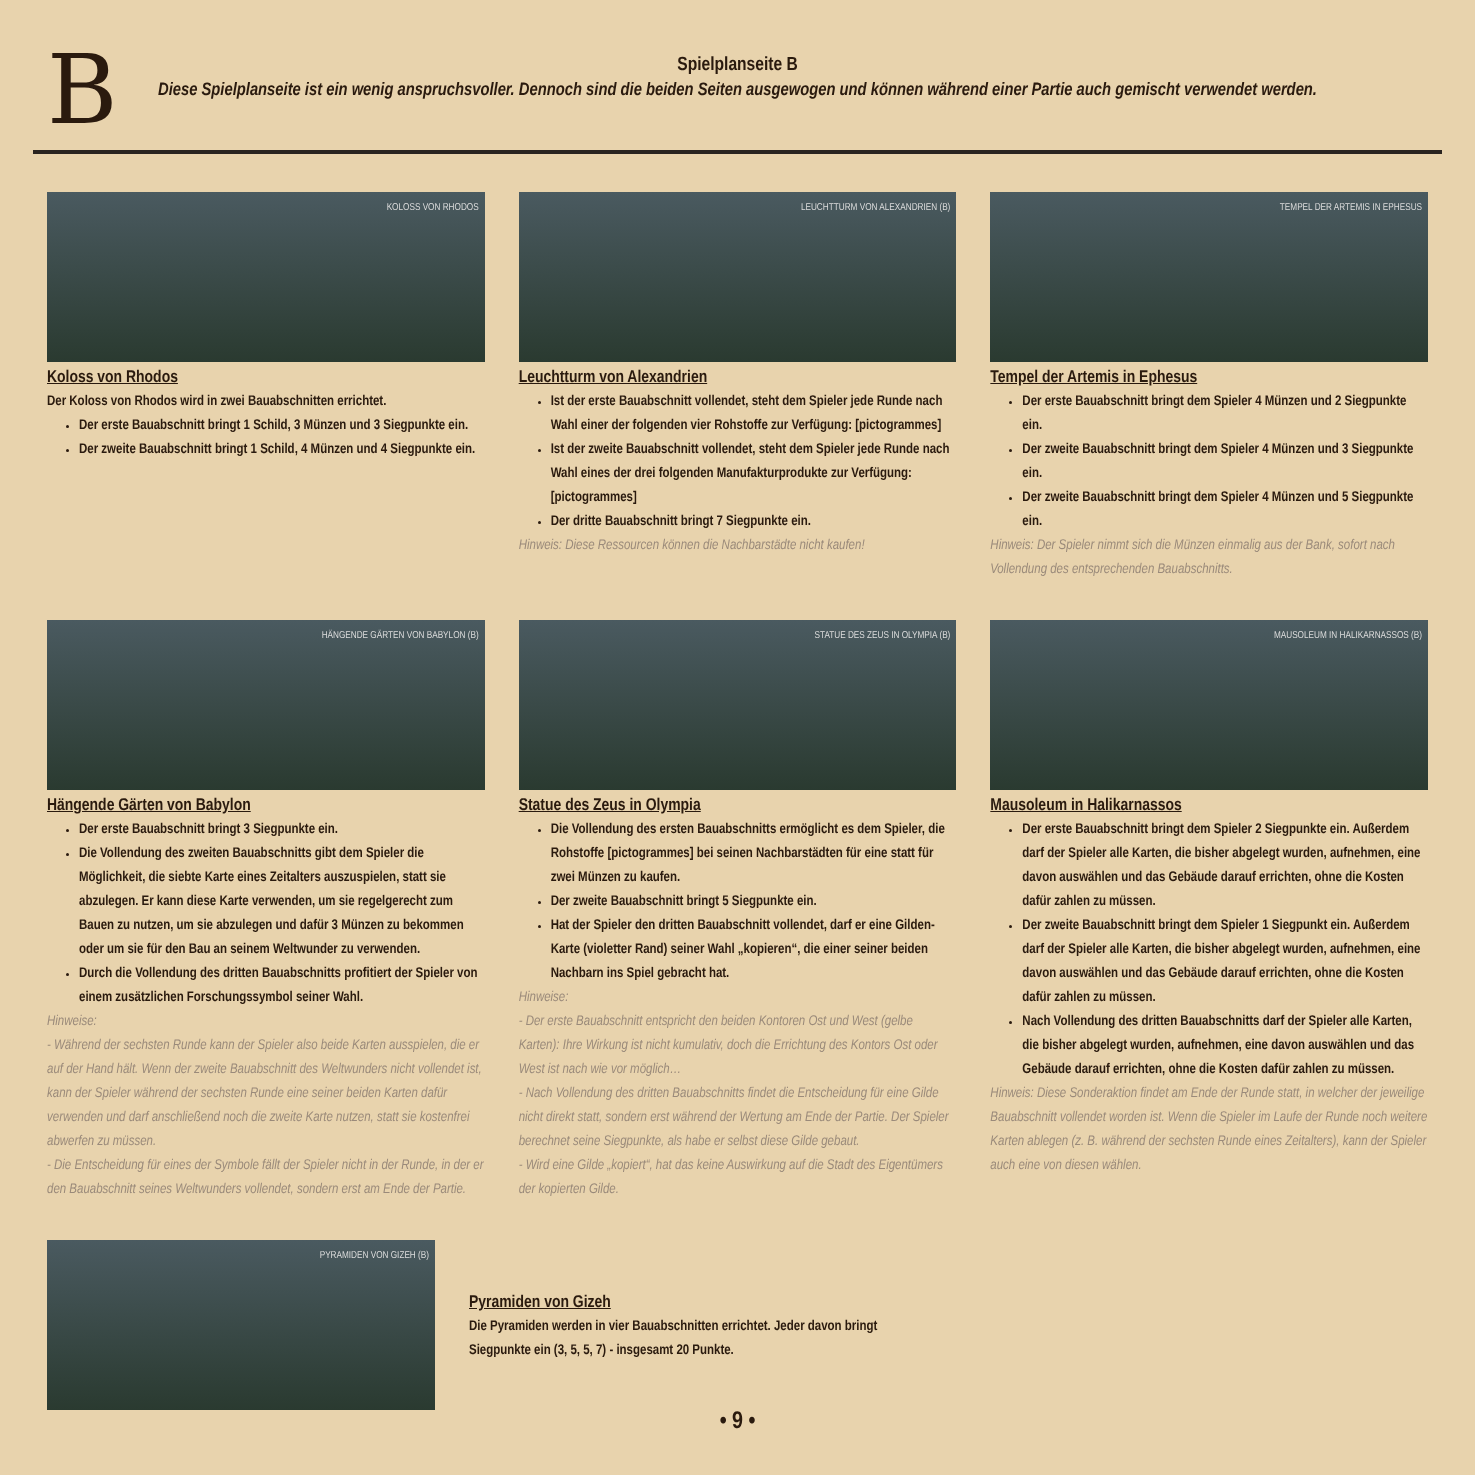B
Spielplanseite B
Diese Spielplanseite ist ein wenig anspruchsvoller. Dennoch sind die beiden Seiten ausgewogen und können während einer Partie auch gemischt verwendet werden.
KOLOSS VON RHODOS
Koloss von Rhodos
Der Koloss von Rhodos wird in zwei Bauabschnitten errichtet.
Der erste Bauabschnitt bringt 1 Schild, 3 Münzen und 3 Siegpunkte ein.
Der zweite Bauabschnitt bringt 1 Schild, 4 Münzen und 4 Siegpunkte ein.
LEUCHTTURM VON ALEXANDRIEN (B)
Leuchtturm von Alexandrien
Ist der erste Bauabschnitt vollendet, steht dem Spieler jede Runde nach Wahl einer der folgenden vier Rohstoffe zur Verfügung: [pictogrammes]
Ist der zweite Bauabschnitt vollendet, steht dem Spieler jede Runde nach Wahl eines der drei folgenden Manufakturprodukte zur Verfügung: [pictogrammes]
Der dritte Bauabschnitt bringt 7 Siegpunkte ein.
Hinweis: Diese Ressourcen können die Nachbarstädte nicht kaufen!
TEMPEL DER ARTEMIS IN EPHESUS
Tempel der Artemis in Ephesus
Der erste Bauabschnitt bringt dem Spieler 4 Münzen und 2 Siegpunkte ein.
Der zweite Bauabschnitt bringt dem Spieler 4 Münzen und 3 Siegpunkte ein.
Der zweite Bauabschnitt bringt dem Spieler 4 Münzen und 5 Siegpunkte ein.
Hinweis: Der Spieler nimmt sich die Münzen einmalig aus der Bank, sofort nach Vollendung des entsprechenden Bauabschnitts.
HÄNGENDE GÄRTEN VON BABYLON (B)
Hängende Gärten von Babylon
Der erste Bauabschnitt bringt 3 Siegpunkte ein.
Die Vollendung des zweiten Bauabschnitts gibt dem Spieler die Möglichkeit, die siebte Karte eines Zeitalters auszuspielen, statt sie abzulegen. Er kann diese Karte verwenden, um sie regelgerecht zum Bauen zu nutzen, um sie abzulegen und dafür 3 Münzen zu bekommen oder um sie für den Bau an seinem Weltwunder zu verwenden.
Durch die Vollendung des dritten Bauabschnitts profitiert der Spieler von einem zusätzlichen Forschungssymbol seiner Wahl.
Hinweise:
- Während der sechsten Runde kann der Spieler also beide Karten ausspielen, die er auf der Hand hält. Wenn der zweite Bauabschnitt des Weltwunders nicht vollendet ist, kann der Spieler während der sechsten Runde eine seiner beiden Karten dafür verwenden und darf anschließend noch die zweite Karte nutzen, statt sie kostenfrei abwerfen zu müssen.
- Die Entscheidung für eines der Symbole fällt der Spieler nicht in der Runde, in der er den Bauabschnitt seines Weltwunders vollendet, sondern erst am Ende der Partie.
STATUE DES ZEUS IN OLYMPIA (B)
Statue des Zeus in Olympia
Die Vollendung des ersten Bauabschnitts ermöglicht es dem Spieler, die Rohstoffe [pictogrammes] bei seinen Nachbarstädten für eine statt für zwei Münzen zu kaufen.
Der zweite Bauabschnitt bringt 5 Siegpunkte ein.
Hat der Spieler den dritten Bauabschnitt vollendet, darf er eine Gilden-Karte (violetter Rand) seiner Wahl „kopieren“, die einer seiner beiden Nachbarn ins Spiel gebracht hat.
Hinweise:
- Der erste Bauabschnitt entspricht den beiden Kontoren Ost und West (gelbe Karten): Ihre Wirkung ist nicht kumulativ, doch die Errichtung des Kontors Ost oder West ist nach wie vor möglich…
- Nach Vollendung des dritten Bauabschnitts findet die Entscheidung für eine Gilde nicht direkt statt, sondern erst während der Wertung am Ende der Partie. Der Spieler berechnet seine Siegpunkte, als habe er selbst diese Gilde gebaut.
- Wird eine Gilde „kopiert“, hat das keine Auswirkung auf die Stadt des Eigentümers der kopierten Gilde.
MAUSOLEUM IN HALIKARNASSOS (B)
Mausoleum in Halikarnassos
Der erste Bauabschnitt bringt dem Spieler 2 Siegpunkte ein. Außerdem darf der Spieler alle Karten, die bisher abgelegt wurden, aufnehmen, eine davon auswählen und das Gebäude darauf errichten, ohne die Kosten dafür zahlen zu müssen.
Der zweite Bauabschnitt bringt dem Spieler 1 Siegpunkt ein. Außerdem darf der Spieler alle Karten, die bisher abgelegt wurden, aufnehmen, eine davon auswählen und das Gebäude darauf errichten, ohne die Kosten dafür zahlen zu müssen.
Nach Vollendung des dritten Bauabschnitts darf der Spieler alle Karten, die bisher abgelegt wurden, aufnehmen, eine davon auswählen und das Gebäude darauf errichten, ohne die Kosten dafür zahlen zu müssen.
Hinweis: Diese Sonderaktion findet am Ende der Runde statt, in welcher der jeweilige Bauabschnitt vollendet worden ist. Wenn die Spieler im Laufe der Runde noch weitere Karten ablegen (z. B. während der sechsten Runde eines Zeitalters), kann der Spieler auch eine von diesen wählen.
PYRAMIDEN VON GIZEH (B)
Pyramiden von Gizeh
Die Pyramiden werden in vier Bauabschnitten errichtet. Jeder davon bringt
Siegpunkte ein (3, 5, 5, 7) - insgesamt 20 Punkte.
• 9 •